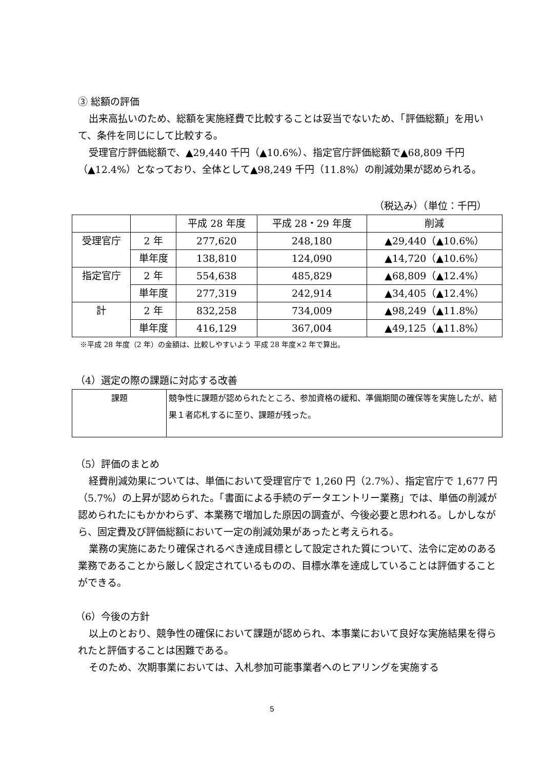③ 総額の評価
出来高払いのため、総額を実施経費で比較することは妥当でないため、「評価総額」を用いて、条件を同じにして比較する。
受理官庁評価総額で、▲29,440 千円（▲10.6%）、指定官庁評価総額で▲68,809 千円（▲12.4%）となっており、全体として▲98,249 千円（11.8%）の削減効果が認められる。
（税込み）（単位：千円）
| | | 平成 28 年度 | 平成 28・29 年度 | 削減 |
| 受理官庁 | 2 年 | 277,620 | 248,180 | ▲29,440（▲10.6%） |
| | 単年度 | 138,810 | 124,090 | ▲14,720（▲10.6%） |
| 指定官庁 | 2 年 | 554,638 | 485,829 | ▲68,809（▲12.4%） |
| | 単年度 | 277,319 | 242,914 | ▲34,405（▲12.4%） |
| 計 | 2 年 | 832,258 | 734,009 | ▲98,249（▲11.8%） |
| | 単年度 | 416,129 | 367,004 | ▲49,125（▲11.8%） |
※平成 28 年度（2 年）の金額は、比較しやすいよう 平成 28 年度×2 年で算出。
（4）選定の際の課題に対応する改善
| 課題 | 競争性に課題が認められたところ、参加資格の緩和、準備期間の確保等を実施したが、結果１者応札するに至り、課題が残った。 |
（5）評価のまとめ
経費削減効果については、単価において受理官庁で 1,260 円（2.7%）、指定官庁で 1,677 円（5.7%）の上昇が認められた。「書面による手続のデータエントリー業務」では、単価の削減が認められたにもかかわらず、本業務で増加した原因の調査が、今後必要と思われる。しかしながら、固定費及び評価総額において一定の削減効果があったと考えられる。
業務の実施にあたり確保されるべき達成目標として設定された質について、法令に定めのある業務であることから厳しく設定されているものの、目標水準を達成していることは評価することができる。
（6）今後の方針
以上のとおり、競争性の確保において課題が認められ、本事業において良好な実施結果を得られたと評価することは困難である。
そのため、次期事業においては、入札参加可能事業者へのヒアリングを実施する
5